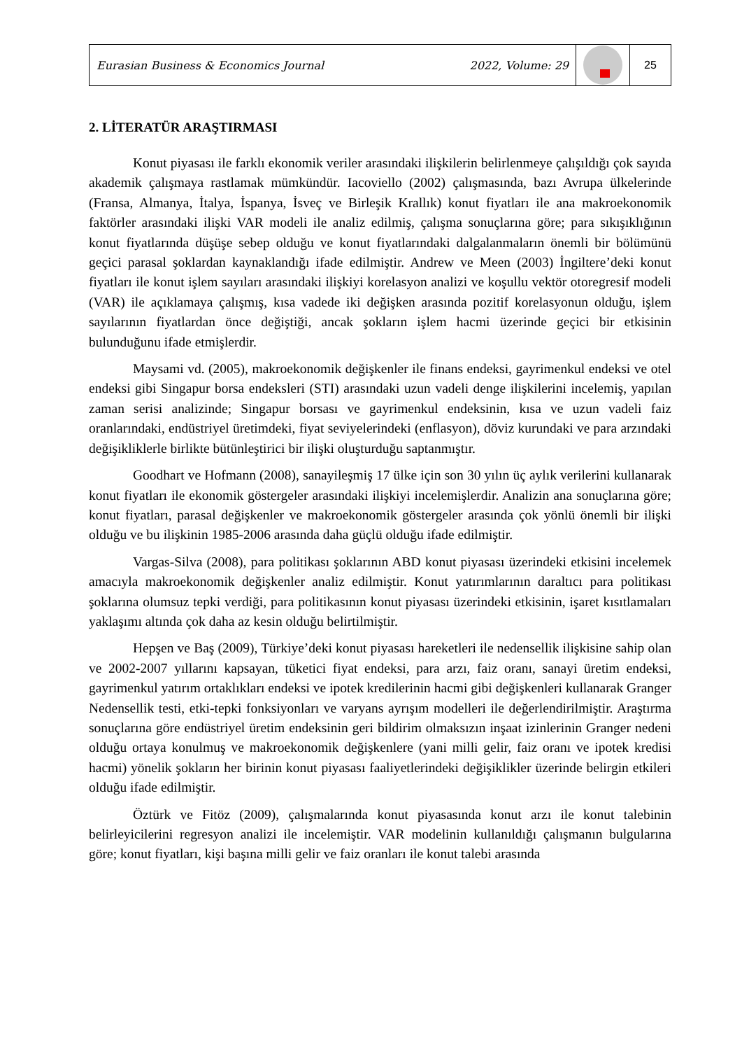| Eurasian Business & Economics Journal | 2022, Volume: 29 | | 25 |
2. LİTERATÜR ARAŞTIRMASI
Konut piyasası ile farklı ekonomik veriler arasındaki ilişkilerin belirlenmeye çalışıldığı çok sayıda akademik çalışmaya rastlamak mümkündür. Iacoviello (2002) çalışmasında, bazı Avrupa ülkelerinde (Fransa, Almanya, İtalya, İspanya, İsveç ve Birleşik Krallık) konut fiyatları ile ana makroekonomik faktörler arasındaki ilişki VAR modeli ile analiz edilmiş, çalışma sonuçlarına göre; para sıkışıklığının konut fiyatlarında düşüşe sebep olduğu ve konut fiyatlarındaki dalgalanmaların önemli bir bölümünü geçici parasal şoklardan kaynaklandığı ifade edilmiştir. Andrew ve Meen (2003) İngiltere’deki konut fiyatları ile konut işlem sayıları arasındaki ilişkiyi korelasyon analizi ve koşullu vektör otoregresif modeli (VAR) ile açıklamaya çalışmış, kısa vadede iki değişken arasında pozitif korelasyonun olduğu, işlem sayılarının fiyatlardan önce değiştiği, ancak şokların işlem hacmi üzerinde geçici bir etkisinin bulunduğunu ifade etmişlerdir.
Maysami vd. (2005), makroekonomik değişkenler ile finans endeksi, gayrimenkul endeksi ve otel endeksi gibi Singapur borsa endeksleri (STI) arasındaki uzun vadeli denge ilişkilerini incelemiş, yapılan zaman serisi analizinde; Singapur borsası ve gayrimenkul endeksinin, kısa ve uzun vadeli faiz oranlarındaki, endüstriyel üretimdeki, fiyat seviyelerindeki (enflasyon), döviz kurundaki ve para arzındaki değişikliklerle birlikte bütünleştirici bir ilişki oluşturduğu saptanmıştır.
Goodhart ve Hofmann (2008), sanayileşmiş 17 ülke için son 30 yılın üç aylık verilerini kullanarak konut fiyatları ile ekonomik göstergeler arasındaki ilişkiyi incelemişlerdir. Analizin ana sonuçlarına göre; konut fiyatları, parasal değişkenler ve makroekonomik göstergeler arasında çok yönlü önemli bir ilişki olduğu ve bu ilişkinin 1985-2006 arasında daha güçlü olduğu ifade edilmiştir.
Vargas-Silva (2008), para politikası şoklarının ABD konut piyasası üzerindeki etkisini incelemek amacıyla makroekonomik değişkenler analiz edilmiştir. Konut yatırımlarının daraltıcı para politikası şoklarına olumsuz tepki verdiği, para politikasının konut piyasası üzerindeki etkisinin, işaret kısıtlamaları yaklaşımı altında çok daha az kesin olduğu belirtilmiştir.
Hepşen ve Baş (2009), Türkiye’deki konut piyasası hareketleri ile nedensellik ilişkisine sahip olan ve 2002-2007 yıllarını kapsayan, tüketici fiyat endeksi, para arzı, faiz oranı, sanayi üretim endeksi, gayrimenkul yatırım ortaklıkları endeksi ve ipotek kredilerinin hacmi gibi değişkenleri kullanarak Granger Nedensellik testi, etki-tepki fonksiyonları ve varyans ayrışım modelleri ile değerlendirilmiştir. Araştırma sonuçlarına göre endüstriyel üretim endeksinin geri bildirim olmaksızın inşaat izinlerinin Granger nedeni olduğu ortaya konulmuş ve makroekonomik değişkenlere (yani milli gelir, faiz oranı ve ipotek kredisi hacmi) yönelik şokların her birinin konut piyasası faaliyetlerindeki değişiklikler üzerinde belirgin etkileri olduğu ifade edilmiştir.
Öztürk ve Fitöz (2009), çalışmalarında konut piyasasında konut arzı ile konut talebinin belirleyicilerini regresyon analizi ile incelemiştir. VAR modelinin kullanıldığı çalışmanın bulgularına göre; konut fiyatları, kişi başına milli gelir ve faiz oranları ile konut talebi arasında